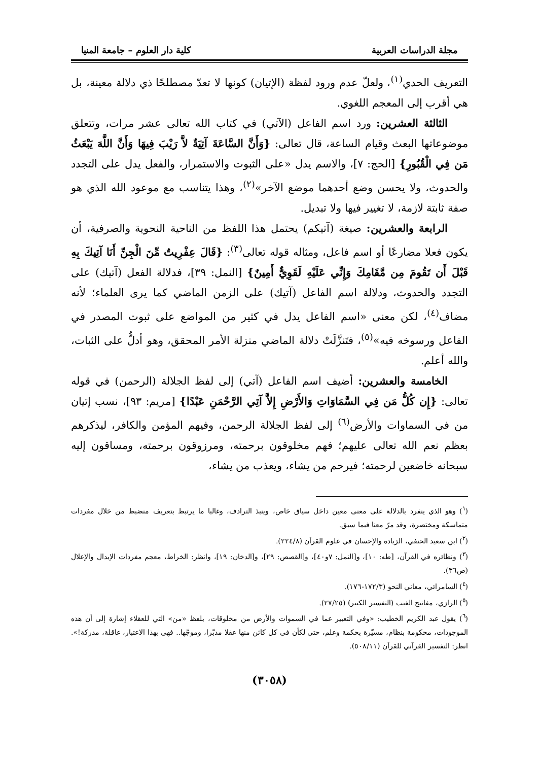مجلة الدراسات العربية كلية دار العلوم – جامعة المنيا
التعريف الحدي<sup>(١)</sup>، ولعلّ عدم ورود لفظة (الإتيان) كونها لا تعدّ مصطلحًا ذي دلالة معينة، بل هي أقرب إلى المعجم اللغوي.
الثالثة العشرين: ورد اسم الفاعل (الآتي) في كتاب الله تعالى عشر مرات، وتتعلق موضوعاتها البعث وقيام الساعة، قال تعالى: {وَأَنَّ السَّاعَةَ آتِيَةٌ لاَّ رَيْبَ فِيهَا وَأَنَّ اللَّهَ يَبْعَثُ مَن فِي الْقُبُورِ} [الحج: ٧]، والاسم يدل «على الثبوت والاستمرار، والفعل يدل على التجدد والحدوث، ولا يحسن وضع أحدهما موضع الآخر»<sup>(٢)</sup>، وهذا يتناسب مع موعود الله الذي هو صفة ثابتة لازمة، لا تغيير فيها ولا تبديل.
الرابعة والعشرين: صيغة (آتيكم) يحتمل هذا اللفظ من الناحية النحوية والصرفية، أن يكون فعلا مضارعًا أو اسم فاعل، ومثاله قوله تعالى<sup>(٣)</sup>: {قَالَ عِفْرِيتٌ مِّنَ الْجِنِّ أَنَا آتِيكَ بِهِ قَبْلَ أَن تَقُومَ مِن مَّقَامِكَ وَإِنِّي عَلَيْهِ لَقَوِيٌّ أَمِينٌ} [النمل: ٣٩]، فدلالة الفعل (آتيك) على التجدد والحدوث، ودلالة اسم الفاعل (آتيك) على الزمن الماضي كما يرى العلماء؛ لأنه مضاف<sup>(٤)</sup>، لكن معنى «اسم الفاعل يدل في كثير من المواضع على ثبوت المصدر في الفاعل ورسوخه فيه»<sup>(٥)</sup>، فتَنزَّلَتْ دلالة الماضي منزلة الأمر المحقق، وهو أدلُّ على الثبات، والله أعلم.
الخامسة والعشرين: أضيف اسم الفاعل (آتي) إلى لفظ الجلالة (الرحمن) في قوله تعالى: {إِن كُلُّ مَن فِي السَّمَاوَاتِ وَالأَرْضِ إِلاَّ آتِي الرَّحْمَنِ عَبْدًا} [مريم: ٩٣]، نسب إتيان من في السماوات والأرض<sup>(٦)</sup> إلى لفظ الجلالة الرحمن، وفيهم المؤمن والكافر، ليذكرهم بعظم نعم الله تعالى عليهم؛ فهم مخلوقون برحمته، ومرزوقون برحمته، ومساقون إليه سبحانه خاضعين لرحمته؛ فيرحم من يشاء، ويعذب من يشاء،
(<sup>١</sup>) وهو الذي ينفرد بالدلالة على معنى معين داخل سياق خاص، وينبذ الترادف، وغالبا ما يرتبط بتعريف منضبط من خلال مفردات متماسكة ومختصرة، وقد مرّ معنا فيما سبق.
(<sup>٢</sup>) ابن سعيد الحنفي، الزيادة والإحسان في علوم القرآن (٢٢٤/٨).
(<sup>٣</sup>) ونظائره في القرآن، [طه: ١٠]، و[النمل: ٧و٤٠]، و[القصص: ٢٩]، و[الدخان: ١٩]، وانظر: الخراط، معجم مفردات الإبدال والإعلال (ص٣٦).
(<sup>٤</sup>) السامرائي، معاني النحو (١٧٢/٣-١٧٦).
(<sup>٥</sup>) الرازي، مفاتيح الغيب (التفسير الكبير) (٢٧/٢٥).
(<sup>٦</sup>) يقول عبد الكريم الخطيب: «وفي التعبير عما في السموات والأرض من مخلوقات، بلفظ «من» التي للعقلاء إشارة إلى أن هذه الموجودات، محكومة بنظام، مسيّرة بحكمة وعلم، حتى لكأن في كل كائن منها عقلا مدبّرا، وموجّها.. فهى بهذا الاعتبار، عاقلة، مدركة!». انظر: التفسير القرآني للقرآن (٥٠٨/١١).
(٣٠٥٨)